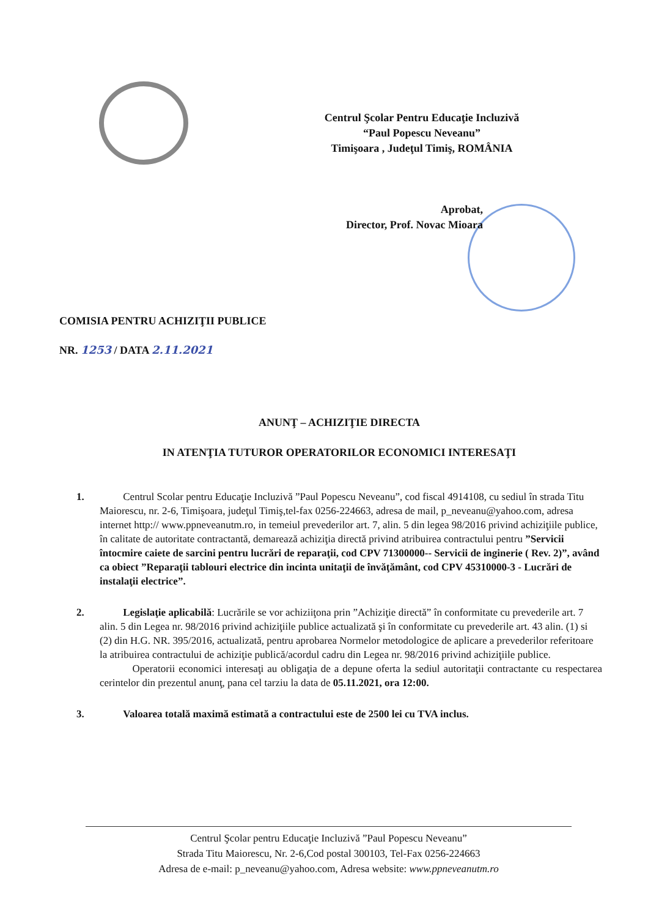Centrul Şcolar Pentru Educaţie Incluzivă
“Paul Popescu Neveanu”
Timişoara , Judeţul Timiş, ROMÂNIA
Aprobat,
Director, Prof. Novac Mioara
COMISIA PENTRU ACHIZIŢII PUBLICE
NR. 1253 / DATA 2.11.2021
ANUNŢ – ACHIZIŢIE DIRECTA
IN ATENŢIA TUTUROR OPERATORILOR ECONOMICI INTERESAŢI
1. Centrul Scolar pentru Educaţie Incluzivă ”Paul Popescu Neveanu”, cod fiscal 4914108, cu sediul în strada Titu Maiorescu, nr. 2-6, Timişoara, judeţul Timiş,tel-fax 0256-224663, adresa de mail, p_neveanu@yahoo.com, adresa internet http:// www.ppneveanutm.ro, in temeiul prevederilor art. 7, alin. 5 din legea 98/2016 privind achiziţiile publice, în calitate de autoritate contractantă, demarează achiziţia directă privind atribuirea contractului pentru ”Servicii întocmire caiete de sarcini pentru lucrări de reparaţii, cod CPV 71300000-- Servicii de inginerie ( Rev. 2)”, având ca obiect ”Reparaţii tablouri electrice din incinta unitaţii de învăţământ, cod CPV 45310000-3 - Lucrări de instalaţii electrice”.
2. Legislaţie aplicabilă: Lucrările se vor achiziiţona prin ”Achiziţie directă” în conformitate cu prevederile art. 7 alin. 5 din Legea nr. 98/2016 privind achiziţiile publice actualizată şi în conformitate cu prevederile art. 43 alin. (1) si (2) din H.G. NR. 395/2016, actualizată, pentru aprobarea Normelor metodologice de aplicare a prevederilor referitoare la atribuirea contractului de achiziţie publică/acordul cadru din Legea nr. 98/2016 privind achiziţiile publice.
Operatorii economici interesaţi au obligaţia de a depune oferta la sediul autoritaţii contractante cu respectarea cerintelor din prezentul anunţ, pana cel tarziu la data de 05.11.2021, ora 12:00.
3. Valoarea totală maximă estimată a contractului este de 2500 lei cu TVA inclus.
Centrul Şcolar pentru Educaţie Incluzivă ”Paul Popescu Neveanu”
Strada Titu Maiorescu, Nr. 2-6,Cod postal 300103, Tel-Fax 0256-224663
Adresa de e-mail: p_neveanu@yahoo.com, Adresa website: www.ppneveanutm.ro